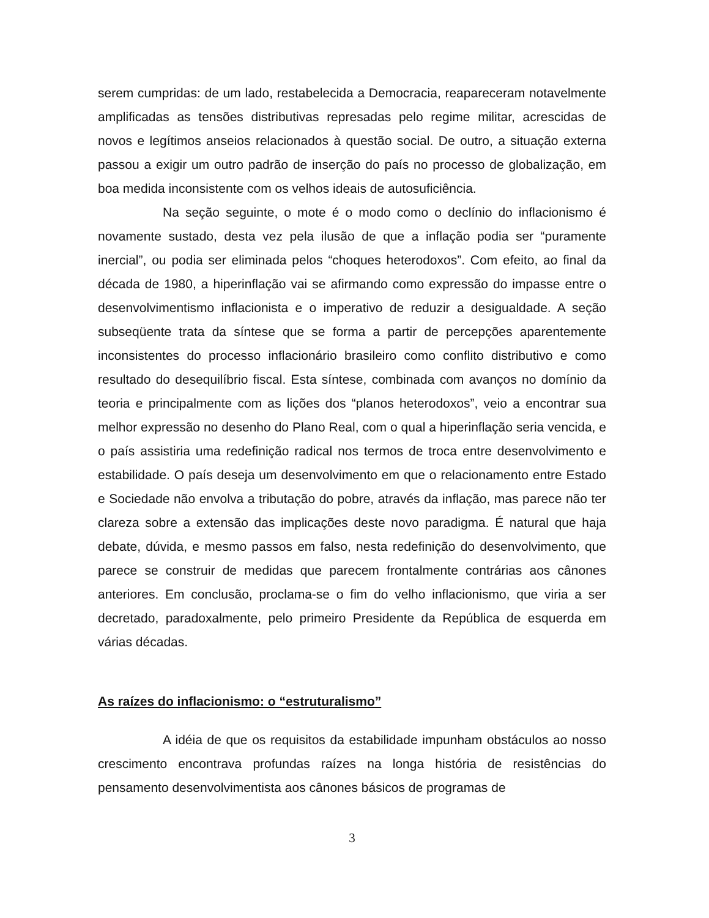serem cumpridas: de um lado, restabelecida a Democracia, reapareceram notavelmente amplificadas as tensões distributivas represadas pelo regime militar, acrescidas de novos e legítimos anseios relacionados à questão social. De outro, a situação externa passou a exigir um outro padrão de inserção do país no processo de globalização, em boa medida inconsistente com os velhos ideais de autosuficiência.
Na seção seguinte, o mote é o modo como o declínio do inflacionismo é novamente sustado, desta vez pela ilusão de que a inflação podia ser “puramente inercial”, ou podia ser eliminada pelos “choques heterodoxos”. Com efeito, ao final da década de 1980, a hiperinflação vai se afirmando como expressão do impasse entre o desenvolvimentismo inflacionista e o imperativo de reduzir a desigualdade. A seção subseqüente trata da síntese que se forma a partir de percepções aparentemente inconsistentes do processo inflacionário brasileiro como conflito distributivo e como resultado do desequilíbrio fiscal. Esta síntese, combinada com avanços no domínio da teoria e principalmente com as lições dos “planos heterodoxos”, veio a encontrar sua melhor expressão no desenho do Plano Real, com o qual a hiperinflação seria vencida, e o país assistiria uma redefinição radical nos termos de troca entre desenvolvimento e estabilidade. O país deseja um desenvolvimento em que o relacionamento entre Estado e Sociedade não envolva a tributação do pobre, através da inflação, mas parece não ter clareza sobre a extensão das implicações deste novo paradigma. É natural que haja debate, dúvida, e mesmo passos em falso, nesta redefinição do desenvolvimento, que parece se construir de medidas que parecem frontalmente contrárias aos cânones anteriores. Em conclusão, proclama-se o fim do velho inflacionismo, que viria a ser decretado, paradoxalmente, pelo primeiro Presidente da República de esquerda em várias décadas.
As raízes do inflacionismo: o “estruturalismo”
A idéia de que os requisitos da estabilidade impunham obstáculos ao nosso crescimento encontrava profundas raízes na longa história de resistências do pensamento desenvolvimentista aos cânones básicos de programas de
3